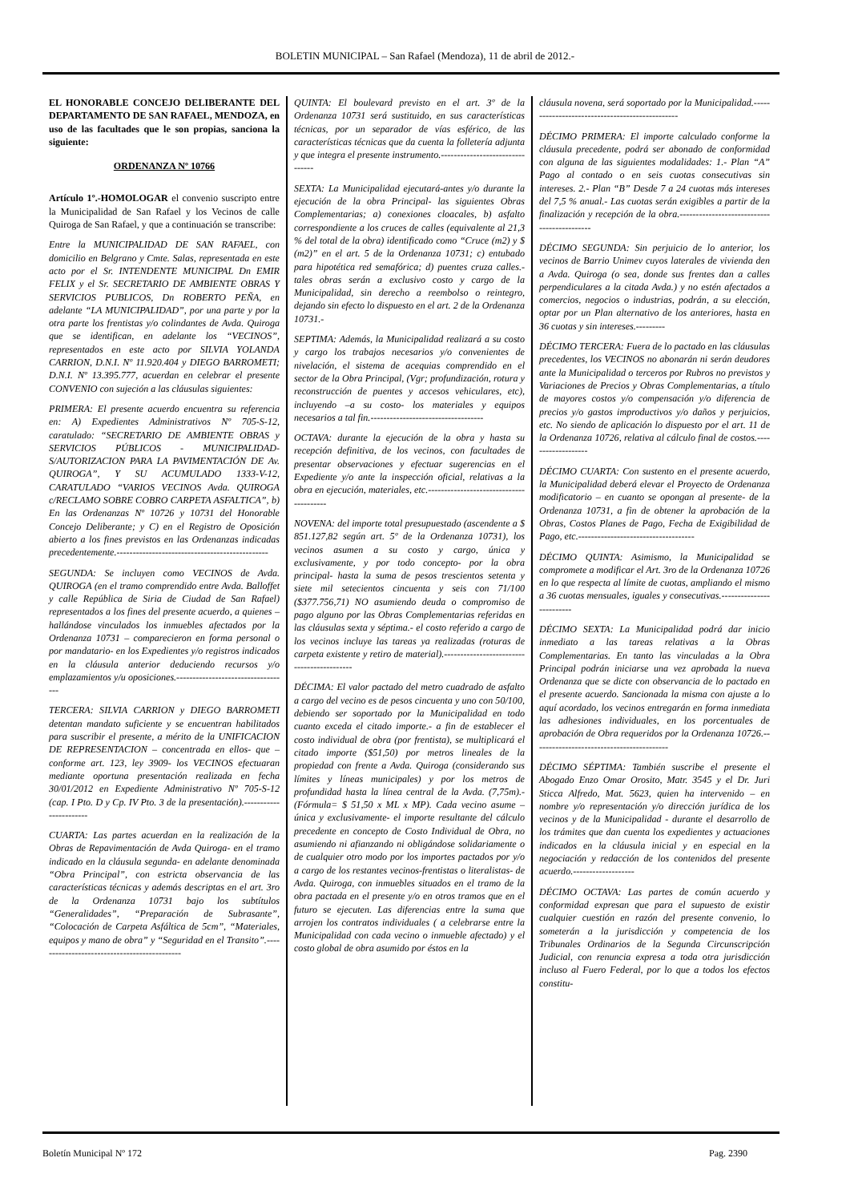BOLETIN MUNICIPAL – San Rafael (Mendoza), 11 de abril de 2012.-
EL HONORABLE CONCEJO DELIBERANTE DEL DEPARTAMENTO DE SAN RAFAEL, MENDOZA, en uso de las facultades que le son propias, sanciona la siguiente:
ORDENANZA Nº 10766
Artículo 1º.-HOMOLOGAR el convenio suscripto entre la Municipalidad de San Rafael y los Vecinos de calle Quiroga de San Rafael, y que a continuación se transcribe:
Entre la MUNICIPALIDAD DE SAN RAFAEL, con domicilio en Belgrano y Cmte. Salas, representada en este acto por el Sr. INTENDENTE MUNICIPAL Dn EMIR FELIX y el Sr. SECRETARIO DE AMBIENTE OBRAS Y SERVICIOS PUBLICOS, Dn ROBERTO PEÑA, en adelante “LA MUNICIPALIDAD”, por una parte y por la otra parte los frentistas y/o colindantes de Avda. Quiroga que se identifican, en adelante los “VECINOS”, representados en este acto por SILVIA YOLANDA CARRION, D.N.I. Nº 11.920.404 y DIEGO BARROMETI; D.N.I. Nº 13.395.777, acuerdan en celebrar el presente CONVENIO con sujeción a las cláusulas siguientes:
PRIMERA: El presente acuerdo encuentra su referencia en: A) Expedientes Administrativos Nº 705-S-12, caratulado: “SECRETARIO DE AMBIENTE OBRAS y SERVICIOS PÚBLICOS - MUNICIPALIDAD- S/AUTORIZACION PARA LA PAVIMENTACIÓN DE Av. QUIROGA”, Y SU ACUMULADO 1333-V-12, CARATULADO “VARIOS VECINOS Avda. QUIROGA c/RECLAMO SOBRE COBRO CARPETA ASFALTICA”, b) En las Ordenanzas Nº 10726 y 10731 del Honorable Concejo Deliberante; y C) en el Registro de Oposición abierto a los fines previstos en las Ordenanzas indicadas precedentemente.-----------------------------------------------
SEGUNDA: Se incluyen como VECINOS de Avda. QUIROGA (en el tramo comprendido entre Avda. Balloffet y calle República de Siria de Ciudad de San Rafael) representados a los fines del presente acuerdo, a quienes – hallándose vinculados los inmuebles afectados por la Ordenanza 10731 – comparecieron en forma personal o por mandatario- en los Expedientes y/o registros indicados en la cláusula anterior deduciendo recursos y/o emplazamientos y/u oposiciones.-----------------------------------
TERCERA: SILVIA CARRION y DIEGO BARROMETI detentan mandato suficiente y se encuentran habilitados para suscribir el presente, a mérito de la UNIFICACION DE REPRESENTACION – concentrada en ellos- que – conforme art. 123, ley 3909- los VECINOS efectuaran mediante oportuna presentación realizada en fecha 30/01/2012 en Expediente Administrativo Nº 705-S-12 (cap. I Pto. D y Cp. IV Pto. 3 de la presentación).-----------------------
CUARTA: Las partes acuerdan en la realización de la Obras de Repavimentación de Avda Quiroga- en el tramo indicado en la cláusula segunda- en adelante denominada “Obra Principal”, con estricta observancia de las características técnicas y además descriptas en el art. 3ro de la Ordenanza 10731 bajo los subtítulos “Generalidades”, “Preparación de Subrasante”, “Colocación de Carpeta Asfáltica de 5cm”, “Materiales, equipos y mano de obra” y “Seguridad en el Transito”.---------------------------------------------
QUINTA: El boulevard previsto en el art. 3º de la Ordenanza 10731 será sustituido, en sus características técnicas, por un separador de vías esférico, de las características técnicas que da cuenta la folletería adjunta y que integra el presente instrumento.--------------------------------
SEXTA: La Municipalidad ejecutará-antes y/o durante la ejecución de la obra Principal- las siguientes Obras Complementarias; a) conexiones cloacales, b) asfalto correspondiente a los cruces de calles (equivalente al 21,3 % del total de la obra) identificado como “Cruce (m2) y $ (m2)” en el art. 5 de la Ordenanza 10731; c) entubado para hipotética red semafórica; d) puentes cruza calles.- tales obras serán a exclusivo costo y cargo de la Municipalidad, sin derecho a reembolso o reintegro, dejando sin efecto lo dispuesto en el art. 2 de la Ordenanza 10731.-
SEPTIMA: Además, la Municipalidad realizará a su costo y cargo los trabajos necesarios y/o convenientes de nivelación, el sistema de acequias comprendido en el sector de la Obra Principal, (Vgr; profundización, rotura y reconstrucción de puentes y accesos vehiculares, etc), incluyendo –a su costo- los materiales y equipos necesarios a tal fin.-----------------------------------
OCTAVA: durante la ejecución de la obra y hasta su recepción definitiva, de los vecinos, con facultades de presentar observaciones y efectuar sugerencias en el Expediente y/o ante la inspección oficial, relativas a la obra en ejecución, materiales, etc.----------------------------------------
NOVENA: del importe total presupuestado (ascendente a $ 851.127,82 según art. 5º de la Ordenanza 10731), los vecinos asumen a su costo y cargo, única y exclusivamente, y por todo concepto- por la obra principal- hasta la suma de pesos trescientos setenta y siete mil setecientos cincuenta y seis con 71/100 ($377.756,71) NO asumiendo deuda o compromiso de pago alguno por las Obras Complementarias referidas en las cláusulas sexta y séptima.- el costo referido a cargo de los vecinos incluye las tareas ya realizadas (roturas de carpeta existente y retiro de material).-------------------------------------------
DÉCIMA: El valor pactado del metro cuadrado de asfalto a cargo del vecino es de pesos cincuenta y uno con 50/100, debiendo ser soportado por la Municipalidad en todo cuanto exceda el citado importe.- a fin de establecer el costo individual de obra (por frentista), se multiplicará el citado importe ($51,50) por metros lineales de la propiedad con frente a Avda. Quiroga (considerando sus límites y líneas municipales) y por los metros de profundidad hasta la línea central de la Avda. (7,75m).-(Fórmula= $ 51,50 x ML x MP). Cada vecino asume –única y exclusivamente- el importe resultante del cálculo precedente en concepto de Costo Individual de Obra, no asumiendo ni afianzando ni obligándose solidariamente o de cualquier otro modo por los importes pactados por y/o a cargo de los restantes vecinos-frentistas o literalistas- de Avda. Quiroga, con inmuebles situados en el tramo de la obra pactada en el presente y/o en otros tramos que en el futuro se ejecuten. Las diferencias entre la suma que arrojen los contratos individuales ( a celebrarse entre la Municipalidad con cada vecino o inmueble afectado) y el costo global de obra asumido por éstos en la
cláusula novena, será soportado por la Municipalidad.------------------------------------------------
DÉCIMO PRIMERA: El importe calculado conforme la cláusula precedente, podrá ser abonado de conformidad con alguna de las siguientes modalidades: 1.- Plan “A” Pago al contado o en seis cuotas consecutivas sin intereses. 2.- Plan “B” Desde 7 a 24 cuotas más intereses del 7,5 % anual.- Las cuotas serán exigibles a partir de la finalización y recepción de la obra.--------------------------------------------
DÉCIMO SEGUNDA: Sin perjuicio de lo anterior, los vecinos de Barrio Unimev cuyos laterales de vivienda den a Avda. Quiroga (o sea, donde sus frentes dan a calles perpendiculares a la citada Avda.) y no estén afectados a comercios, negocios o industrias, podrán, a su elección, optar por un Plan alternativo de los anteriores, hasta en 36 cuotas y sin intereses.---------
DÉCIMO TERCERA: Fuera de lo pactado en las cláusulas precedentes, los VECINOS no abonarán ni serán deudores ante la Municipalidad o terceros por Rubros no previstos y Variaciones de Precios y Obras Complementarias, a título de mayores costos y/o compensación y/o diferencia de precios y/o gastos improductivos y/o daños y perjuicios, etc. No siendo de aplicación lo dispuesto por el art. 11 de la Ordenanza 10726, relativa al cálculo final de costos.-------------------
DÉCIMO CUARTA: Con sustento en el presente acuerdo, la Municipalidad deberá elevar el Proyecto de Ordenanza modificatorio – en cuanto se opongan al presente- de la Ordenanza 10731, a fin de obtener la aprobación de la Obras, Costos Planes de Pago, Fecha de Exigibilidad de Pago, etc.------------------------------------
DÉCIMO QUINTA: Asimismo, la Municipalidad se compromete a modificar el Art. 3ro de la Ordenanza 10726 en lo que respecta al límite de cuotas, ampliando el mismo a 36 cuotas mensuales, iguales y consecutivas.-------------------------
DÉCIMO SEXTA: La Municipalidad podrá dar inicio inmediato a las tareas relativas a la Obras Complementarias. En tanto las vinculadas a la Obra Principal podrán iniciarse una vez aprobada la nueva Ordenanza que se dicte con observancia de lo pactado en el presente acuerdo. Sancionada la misma con ajuste a lo aquí acordado, los vecinos entregarán en forma inmediata las adhesiones individuales, en los porcentuales de aprobación de Obra requeridos por la Ordenanza 10726.------------------------------------------
DÉCIMO SÉPTIMA: También suscribe el presente el Abogado Enzo Omar Orosito, Matr. 3545 y el Dr. Juri Sticca Alfredo, Mat. 5623, quien ha intervenido – en nombre y/o representación y/o dirección jurídica de los vecinos y de la Municipalidad - durante el desarrollo de los trámites que dan cuenta los expedientes y actuaciones indicados en la cláusula inicial y en especial en la negociación y redacción de los contenidos del presente acuerdo.-------------------
DÉCIMO OCTAVA: Las partes de común acuerdo y conformidad expresan que para el supuesto de existir cualquier cuestión en razón del presente convenio, lo someterán a la jurisdicción y competencia de los Tribunales Ordinarios de la Segunda Circunscripción Judicial, con renuncia expresa a toda otra jurisdicción incluso al Fuero Federal, por lo que a todos los efectos constitu-
Boletín Municipal Nº 172 Pag. 2390